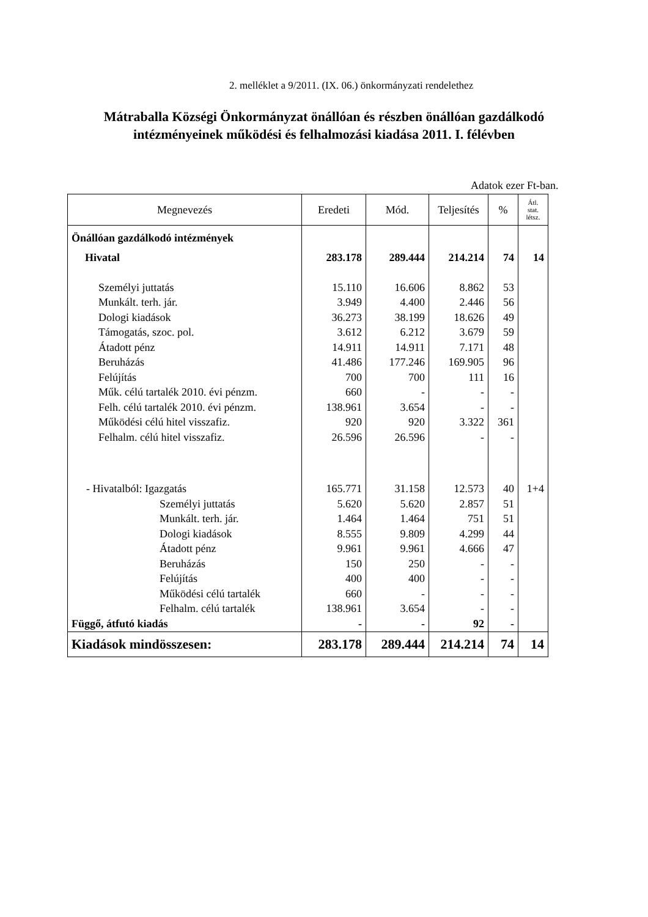2. melléklet a 9/2011. (IX. 06.) önkormányzati rendelethez
Mátraballa Községi Önkormányzat önállóan és részben önállóan gazdálkodó intézményeinek működési és felhalmozási kiadása 2011. I. félévben
Adatok ezer Ft-ban.
| Megnevezés | Eredeti | Mód. | Teljesítés | % | Átl. stat. létsz. |
| --- | --- | --- | --- | --- | --- |
| Önállóan gazdálkodó intézmények | | | | | |
| Hivatal | 283.178 | 289.444 | 214.214 | 74 | 14 |
| Személyi juttatás | 15.110 | 16.606 | 8.862 | 53 | |
| Munkált. terh. jár. | 3.949 | 4.400 | 2.446 | 56 | |
| Dologi kiadások | 36.273 | 38.199 | 18.626 | 49 | |
| Támogatás, szoc. pol. | 3.612 | 6.212 | 3.679 | 59 | |
| Átadott pénz | 14.911 | 14.911 | 7.171 | 48 | |
| Beruházás | 41.486 | 177.246 | 169.905 | 96 | |
| Felújítás | 700 | 700 | 111 | 16 | |
| Műk. célú tartalék 2010. évi pénzm. | 660 | - | - | - | |
| Felh. célú tartalék 2010. évi pénzm. | 138.961 | 3.654 | - | - | |
| Működési célú hitel visszafiz. | 920 | 920 | 3.322 | 361 | |
| Felhalm. célú hitel visszafiz. | 26.596 | 26.596 | - | - | |
| - Hivatalból: Igazgatás | 165.771 | 31.158 | 12.573 | 40 | 1+4 |
| Személyi juttatás | 5.620 | 5.620 | 2.857 | 51 | |
| Munkált. terh. jár. | 1.464 | 1.464 | 751 | 51 | |
| Dologi kiadások | 8.555 | 9.809 | 4.299 | 44 | |
| Átadott pénz | 9.961 | 9.961 | 4.666 | 47 | |
| Beruházás | 150 | 250 | - | - | |
| Felújítás | 400 | 400 | - | - | |
| Működési célú tartalék | 660 | - | - | - | |
| Felhalm. célú tartalék | 138.961 | 3.654 | - | - | |
| Függő, átfutó kiadás | - | - | 92 | - | |
| Kiadások mindösszesen: | 283.178 | 289.444 | 214.214 | 74 | 14 |